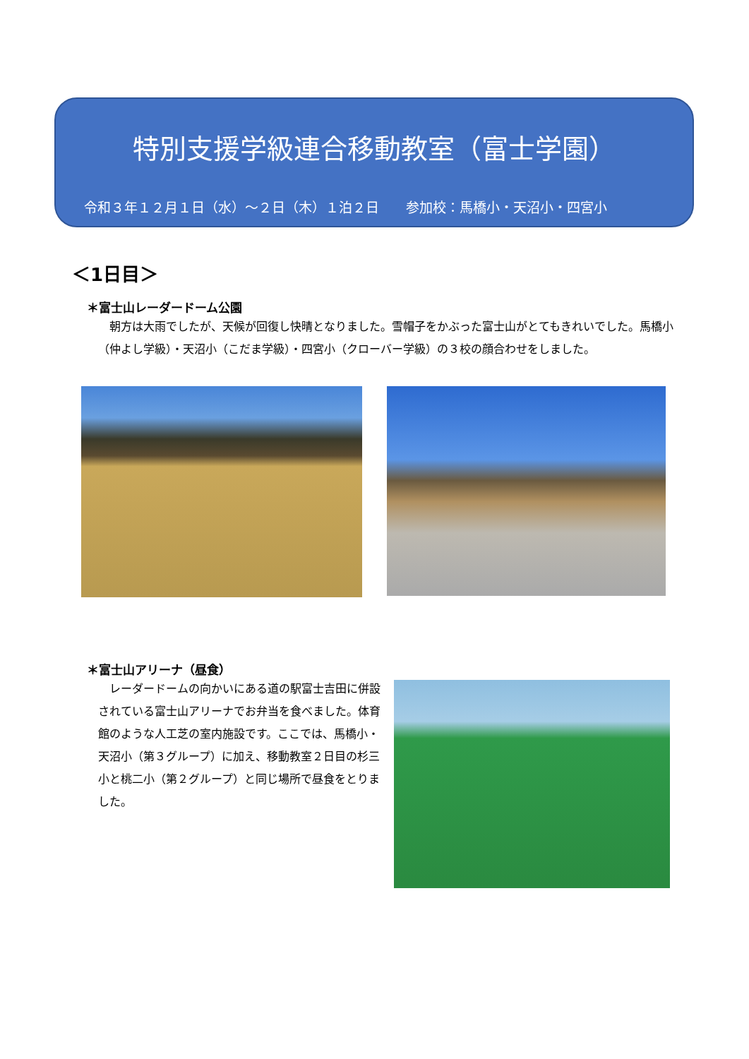特別支援学級連合移動教室（富士学園）
令和３年１２月１日（水）～２日（木）１泊２日　　参加校：馬橋小・天沼小・四宮小
＜1日目＞
＊富士山レーダードーム公園
朝方は大雨でしたが、天候が回復し快晴となりました。雪帽子をかぶった富士山がとてもきれいでした。馬橋小（仲よし学級）・天沼小（こだま学級）・四宮小（クローバー学級）の３校の顔合わせをしました。
＊富士山アリーナ（昼食）
レーダードームの向かいにある道の駅富士吉田に併設されている富士山アリーナでお弁当を食べました。体育館のような人工芝の室内施設です。ここでは、馬橋小・天沼小（第３グループ）に加え、移動教室２日目の杉三小と桃二小（第２グループ）と同じ場所で昼食をとりました。